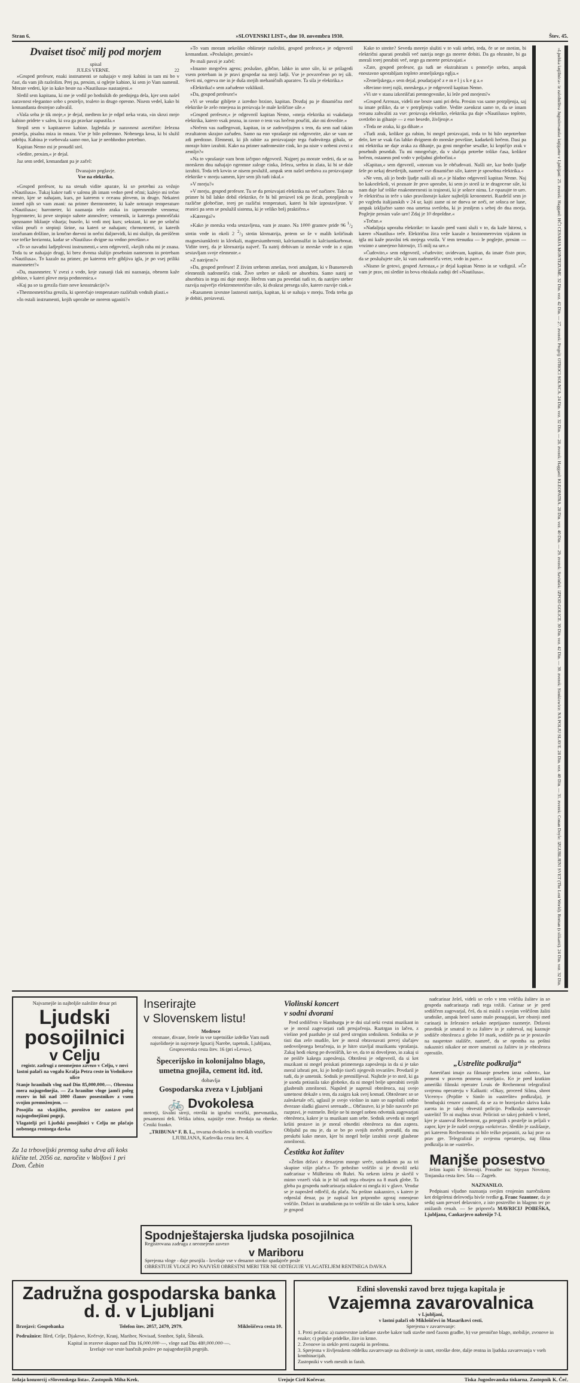Stran 6. »SLOVENSKI LIST«, dne 10. novembra 1930. Štev. 45.
Dvaiset tisoč milj pod morjem
spisal
JULES VERNE. 22
»Gospod profesor, enaki instrumenti se nahajajo v moji kabini in tam mi bo v čast, da vam jih razložim. Prej pa, prosim, si oglejte kabino, ki sem jo Vam namenil. Morate vedeti, kje in kako boste na »Nautilusu« nastanjeni.«
Sledil sem kapitanu, ki me je vodil po hodnikih do prednjega dela, kjer sem našel naravnost elegantno sobo s posteljo, toaleto in drugo opremo. Nisem vedel, kako bi komandanta dostojno zahvalil.
»Vaša soba je tik moje,« je dejal, medtem ko je odprl neka vrata, »in skozi mojo kabino pridete v salon, ki sva ga pravkar zapustila.«
Stopil sem v kapitanovo kabino. Izgledala je naravnost ascetično: železna postelja, pisalna miza in omara. Vse je bilo poltemno. Nobenega kosa, ki bi služil udobju. Kabina je vsebovala samo ono, kar je neobhodno potrebno.
Kapitan Nemo mi je ponudil stol.
»Sedite, prosim,« je dejal.
Jaz sem sedel, komandant pa je začel:
Dvanajsto poglavje.
Vse na elektriko.
»Gospod profesor, tu na stenah vidite aparate, ki so potrebni za vožnjo »Nautilusa«. Tukaj kakor tudi v salonu jih imam vedno pred očmi; kažejo mi točno mesto, kjer se nahajam, kurs, po katerem v oceanu plovem, in drugo. Nekateri izmed njih so vam znani: na primer thermometer, ki kaže notranjo temperaturo »Nautilusa«; barometer, ki naznanja težo zraka in izpremembe vremena; hygrometer, ki pove stopinjo suhote atmosfere; vremenik, iz katerega pomorščaki spoznamo bližanje viharja; busolo, ki vodi moj kurs; sekstant, ki me po solnčni višini pouči o stopinji širine, na kateri se nahajam; chronometri, iz katerih izračunam dolžino, in končno dnevni in nočni daljnovidi, ki mi služijo, da preiščem vse točke horizonta, kadar se »Nautilus« dvigne na vodno površino.«
»To so navadni ladjeplovni instrumenti,« sem odgovoril, »kojih raba mi je znana. Toda tu se nahajajo drugi, ki brez dvoma služijo posebnim namenom in potrebam »Nautilusa«. To kazalo na primer, po katerem teče gibljiva igla, je po vsej priliki manometer?«
»Da, manometer. V zvezi z vodo, koje zunanji tlak mi naznanja, obenem kaže globino, v kateri plove moja podmornica.«
»Kaj pa so ta grezila čisto nove konstrukcije?«
»Thermometrična grezila, ki sporočajo temperaturo različnih vodnih plasti.«
»In ostali instrumenti, kojih uporabe ne morem uganiti?«
»To vam moram nekoliko obširneje razložiti, gospod profesor,« je odgovoril komandant. »Poslušajte, prosim!«
Po mali pavzi je začel:
»Imamo mogočen agens; poslušno, gibčno, lahko in urno silo, ki se prilagodi vsem potrebam in je pravi gospodar na moji ladji. Vse je povzročeno po tej sili. Sveti mi, ogreva me in je duša mojih mehaničnih aparatov. Ta sila je elektrika.«
»Elektrika!« sem začudeno vzkliknil.
»Da, gospod profesor!«
»Vi se vendar gibljete z izredno brzino, kapitan. Dozdaj pa je dinamična moč elektrike še zelo omejena in proizvaja le male količine sile.«
»Gospod profesor,« je odgovoril kapitan Nemo, »moja elektrika ni vsakdanja elektrika, katero vsak pozna, in ravno o tem vas hočem poučiti, ako mi dovolite.«
»Nočem vas nadlegovati, kapitan, in se zadovoljujem s tem, da sem nad takim rezultatom skrajno začuden. Samo na eno vprašanje mi odgovorite, ako se vam ne zdi predrzno. Elementi, ki jih rabite za proizvajanje tega čudovitega gibala, se morajo hitro izrabiti. Kako na primer nadomestite cink, ko pa niste v nobeni zvezi z zemljo?«
»Na to vprašanje vam bom izčrpno odgovoril. Najprej pa morate vedeti, da se na morskem dnu nahajajo ogromne zaloge cinka, železa, srebra in zlata, ki bi se dale izrabiti. Toda teh kovin se nisem poslužil, ampak sem našel sredstva za proizvajanje elektrike v morju samem, kjer sem jih tudi iskal.«
»V morju?«
»V morju, gospod profesor. Tu se da proizvajati elektrika na več načinov. Tako na primer bi bil lahko dobil elektriko, če bi bil proizvel tok po žicah, potopljenih v različne globočine, torej po različni temperaturi, kateri bi bile izpostavljene. V resnici pa sem se poslužil sistema, ki je veliko bolj praktičen.«
»Katerega?«
»Kako je morska voda sestavljena, vam je znano. Na 1000 gramov pride 96 1/2 stotin vode in okoli 2 2/3 stotin klornatrija, potem so še v malih količinah magnesiumklorit in klorkali, magnesiumbromit, kalciumsulfat in kalciumkarbonat. Vidite torej, da je klornatrija največ. Ta natrij dobivam iz morske vode in z njim sestavljam svoje elemente.«
»Z natrijem?«
»Da, gospod profesor! Z živim srebrom zmešan, tvori amalgam, ki v Bunsenovih elementih nadomešča cink. Živo srebro se nikoli ne absorbira. Samo natrij se absorbira in tega mi daje morje. Hočem vam pa povedati tudi to, da natrijev steber razvija največjo elektromotorično silo, ki dvakrat presega silo, katero razvije cink.«
»Razumem izvrstne lastnosti natrija, kapitan, ki se nahaja v morju. Toda treba ga je dobiti, proizvesti.
Kako to storite? Seveda morejo služiti v to vaši stebri, toda, če se ne motim, bi električni aparati porabili več natrija nego ga morete dobiti. Da ga ohranite, bi ga morali torej porabiti več, nego ga morete proizvajati.«
»Zato, gospod profesor, ga tudi ne ekstrahiram s pomočjo stebra, ampak enostavno uporabljam toploto zemeljskega oglja.«
»Zemeljskega,« sem dejal, poudarjajoč z e m e l j s k e g a.«
»Recimo torej rajši, morskega,« je odgovoril kapitan Nemo.
»Vi ste v stanu izkoriščati premogovnike, ki leže pod morjem?«
»Gospod Arronax, videli me boste sami pri delu. Prosim vas samo potrpljenja, saj tu imate priliko, da se v potrpljenju vadite. Vedite zaenkrat samo to, da se imam oceanu zahvaliti za vse: proizvaja elektriko, elektrika pa daje »Nautilusu« toploto, svetlobo in gibanje — z eno besedo, življenje.«
»Toda ne zraka, ki ga dihate.«
»Tudi zrak, kolikor ga rabim, bi mogel proizvajati, toda to bi bilo nepotrebno delo, ker se vsak čas lahko dvignem do morske površine, kadarkoli hočem. Dasi pa mi elektrika ne daje zraka za dihanje, pa goni mogočne sesalke, ki kopičijo zrak v posebnih posodah. Tu mi omogočuje, da v slučaju potrebe toliko časa, kolikor hočem, ostanem pod vodo v poljubni globočini.«
»Kapitan,« sem dgovoril, »moram vas le občudovati. Našli ste, kar bodo ljudje šele po nekaj desetletjih, namreč vso dinamično silo, katere je sposobna elektrika.«
»Ne vem, ali jo bodo ljudje našli ali ne,« je hladno odgovoril kapitan Nemo. Naj bo kakoržekoli, vi poznate že prvo uporabo, ki sem jo storil iz te dragocene sile, ki nam daje luč tolike enakomernosti in trajnosti, ki je solnce nima. Le opazujte to uro. Je električna in teče s tako pravilnostjo kakor najboljši kronometri. Razdelil sem jo po vzgledu italijanskih v 24 ur, kajti zame ni ne dneva ne noči, ne solnca ne lune, ampak izključno samo ona umetna svetloba, ki jo jemljem s seboj do dna morja. Poglejte prosim vašo uro! Zdaj je 10 dopoldne.«
»Točno.«
»Nadaljnja uporaba elektrike: to kazalo pred vami služi v to, da kaže hitrost, s katero »Nautilus« teče. Električna žica veže kazalo z brzinomerovim vijakom in igla mi kaže pravilni tek mojega vozila. V tem trenutku — le poglejte, prosim — vozimo z umerjeno hitrostjo, 15 milj na uro.«
»Čudovito,« sem odgovoril, »čudovito; uvidevam, kapitan, da imate čisto prav, da se poslužujete sile, ki vam nadomešča veter, vodo in paro.«
»Nismo še gotovi, gospod Arronax,« je dejal kapitan Nemo in se vzdignil. »Če vam je prav, mi sledite in bova obiskala zadnji del »Nautilusa«.
»Ljudska knjižnica« iz založništva Jugoslovanske knjigarne v Ljubljani: 25. zvezek: Haggard: HČI CESARJA MONTEZUME. 32 Din. vez. 42 Din. — 27. zvezek: Pregelj: OTROCI SOLNCA. 24 Din. vez. 32 Din. — 28. zvezek: Haggard: KLEOPATRA. 28 Din. vez. 40 Din. — 29. zvezek: Savinšek: IZPOD GOLICE. 30 Din. vez. 42 Din. — 30. zvezek: Sienkiewicz: NA POLJU SLAVE. 28 Din. vez. 40 Din. — 31. zvezek: Conan Doyle: IZGUBLJENI SVET (The Lost World). Roman (s slikami). 24 Din. vez. 32 Din.
Najvarnejše in najboljše naložite denar pri
Ljudski posojilnici
v Celju
registr. zadrugi z neomejeno zavezo v Celju, v novi lastni palači na vogalu Kralja Petra ceste in Vodnikove ulice
Stanje hranilnih vlog nad Din 85,000.000.—. Obrestna mera najugodnejša. — Za hranilne vloge jamči poleg rezerv in hiš nad 3000 članov posestnikov z vsem svojim premoženjem. —
Posojila na vknjižbo, poroštvo ter zastavo pod najugodnejšimi pogoji.
Vlagatelji pri Ljudski posojilnici v Celju ne plačajo nobenega rentnega davka
Za 1a trboveljski premog suha drva ali koks kličite tel. 2056 oz. naročite v Wolfovi 1 pri Dom. Čebin
Inserirajte
v Slovenskem listu!
Modroce
otomane, divane, fotele in vse tapetniške izdelke Vam nudi najsolidneje in najceneje Ignacij Narobe, tapetnik, Ljubljana, Gosposvetska cesta štev. 16 (pri »Levu«).
Špecerijsko in kolonijalno blago, umetna gnojila, cement itd. itd.
dobavlja
Gospodarska zveza v Ljubljani
🚲 Dvokolesa
motorji, šivalni stroji, otroški in igračni vozički, pnevmatika, posamezni deli. Velika izbira, najnižje cene. Prodaja na obroke. Ceniki franko.
„TRIBUNA“ F. B. L., tovarna dvokoles in otroških vozičkov LJUBLJANA, Karlovška cesta štev. 4.
Violinski koncert
v sodni dvorani
Pred sodiščem v Hamburgu je te dni stal neki cestni muzikant in se je moral zagovarjati radi prosjačenja. Raztrgan in lačen, z violino pod pazduho je stal pred strogim sodnikom. Sodniku se je tisti dan zelo mudilo, ker je moral obravnavati precej slučajev nedovoljenega beračenja, in je hitro stavljal muzikantu vprašanja. Zakaj hodi okrog po dvoriščih, ko ve, da to ni dovoljeno, in zakaj si ne poišče kakega zaposlenja. Obtoženi je odgovoril, da si kot muzikant ni mogel poiskati primernega zaposlenja in da si je tako moral izbrati pot, ki jo hodijo tisoči njegovih tovarišev. Povdaril je tudi, da je umetnik. Sodnik je premišljeval. Najbrže je to mož, ki ga je usoda potisnila tako globoko, da ni mogel bolje uporabiti svojih glasbenih zmožnosti. Napsled je naprosil obtoženca, naj svojo umetnost dokaže s tem, da zaigra kak svoj komad. Obtoženec so se zalesketale oči, uglasil je svojo violino in nato so napolnili sodno dvorano sladki glasovi serenade... Občinstvo, ki je bilo navzoče pri razpravi, je ostrmelo. Bolje ne bi mogel noben odvetnik zagovarjati obtoženca, kakor je ta muzikant sam sebe. Sodnik seveda ni mogel kršiti postave in je moral obsoditi obtoženca na dan zapora. Obljubil pa mu je, da se bo po svojih močeh potrudil, da mu preskrbi kako mesto, kjer bi mogel bolje izrabiti svoje glasbene zmožnosti.
Čestitka kot žalitev
»Želim državi z denarjem mnogo sreče, uradnikom pa za tri skupine višjo plačo.« To pobožno voščilo si je dovolil neki nadcarinar v Mülheimu ob Ruhri. Na nekem izletu je skočil v mimo vozeči vlak in je bil radi tega obsojen na 8 mark globe. Ta globa pa gospodu nadcarinarju nikakor ni mogla iti v glavo. Vendar se je naposled odločil, da plača. Na poštno nakaznico, s katero je odposlal denar, pa je napisal kot pripombo zgoraj omenjeno voščilo. Državi in uradnikom pa to voščilo ni šlo tako k srcu, kakor je gospod
nadcarinar želel, videli so celo v tem voščilu žalitev in so gospoda nadcarinarja radi tega tožili. Carinar se je pred sodiščem zagovarjal, češ, da ni mislil s svojim voščilom žaliti uradnike, ampak hotel samo malo ponagajati, ker obstoji med carinarji in železnico nekako neprijazno razmerje. Državni pravdnik je smatral to za žalitev in je zahteval, naj kaznuje sodišče obtoženca z globo 10 mark, sodišče pa se je postavilo na nasprotno stališče, namreč, da se opomba na poštni nakaznici nikakor ne more smatrati za žalitev in je obtoženca oprostilo.
„Ustrelite podkralja“
Američani imajo za filmanje poseben izraz »shoot«, kar pomeni v pravem pomenu »streljati«. Ko je pred kratkim ameriški filmski operater Louis de Rochemont telegrafiral svojemu operaterju v Kalkutti: »Okay, proceed Silma, shoot Viceroy« (Pojdite v Simlo in »ustrelite« podkralja), je bombajski cenzor zasumil, da se za to brzojavko skriva kaka zarota in je takoj obvestil policijo. Podkralja nameravajo ustreliti! To ni majhna stvar. Policisti so takoj pohiteli v hotel, kjer je stanoval Rochemont, ga potegnili s postelje in peljali v zapor, kjer je že našel svojega »sokrivca«. Sledilo je zaslišanje, pri katerem Rochemontu ni bilo težko pojasniti, za kaj prav za prav gre. Telegrafiral je svojemu operaterju, naj filma podkralja in ne »ustreli«.
Manjše posestvo
želim kupiti v Sloveniji. Ponudbe na: Stjepan Novotny, Trnjanska cesta štev. 54a — Zagreb.
NAZNANILO.
Podpisani vljudno naznanja svojim cenjenim naročnikom kot dolgoletni delovodja bivše tvrdke g. Franc Szantner, da je sedaj sam prevzel delavnico, z isto postrežbo in blagom ter po znižanih cenah. — Se priporoča MAVRICIJ POBEŠKA, Ljubljana, Cankarjevo nabrežje 7-I.
Spodnještajerska ljudska posojilnica
Registrovana zadruga z neomejeno zavezo
v Mariboru
Sprejema vloge - daje posojila - Izvršuje vse v denarno stroko spadajoče posle
OBRESTUJE VLOGE PO NAJVIŠJI OBRESTNI MERI TER NE ODTEGUJE VLAGATELJEM RENTNEGA DAVKA
Zadružna gospodarska banka d. d. v Ljubljani
Brzojavi: Gospobanka Telefon štev. 2057, 2470, 2979. Miklošičeva cesta 10.
Podružnice: Bled, Celje, Djakovo, Kočevje, Kranj, Maribor, Novisad, Sombor, Split, Šibenik.
Kapital in rezerve skupno nad Din 16,000.000·—, vloge nad Din 480,000.000·—.
Izvršuje vse vrste bančnih poslov po najugodnejših pogojih.
Edini slovenski zavod brez tujega kapitala je
Vzajemna zavarovalnica
v Ljubljani,
v lastni palači ob Miklošičevi in Masarikovi cesti.
Sprejema v zavarovanje:
1. Proti požaru: a) raznovrstne izdelane stavbe kakor tudi stavbe med časom gradbe, b) vse premično blago, mobilije, zvonove in enako; c) poljske pridelke, žito in krmo.
2. Zvonove in steklo proti razpoki in prelomu.
3. Sprejema v življenskem oddelku zavarovanje na doživetje in smrt, otroške dote, dalje rentna in ljudska zavarovanja v vseh kombinacijah.
Zastopniki v vseh mestih in farah.
Izdaja konzorcij »Slovenskega lista«. Zastopnik Miha Krek. Urejuje Ciril Kočevar. Tiska Jugoslovanska tiskarna. Zastopnik K. Čeč.